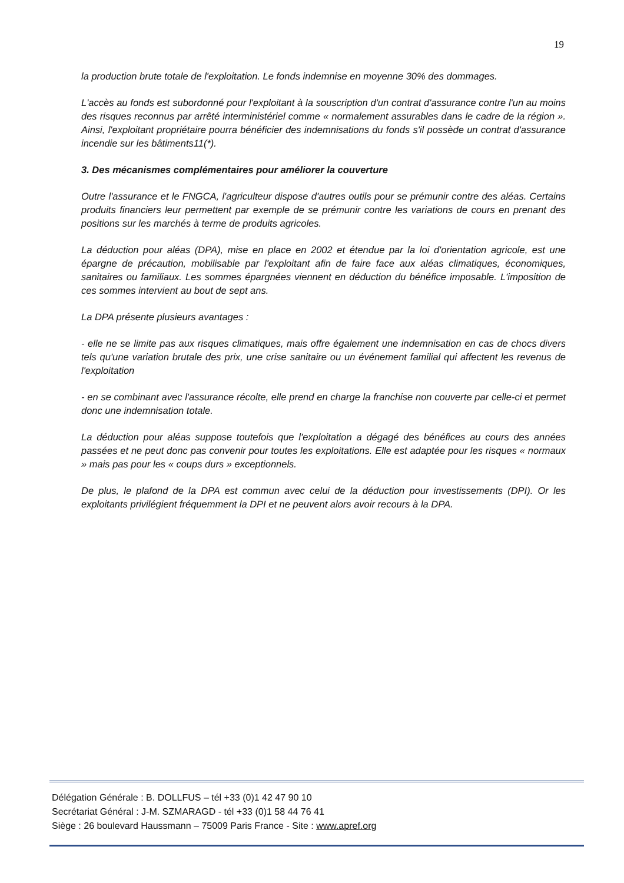19
la production brute totale de l'exploitation. Le fonds indemnise en moyenne 30% des dommages.
L'accès au fonds est subordonné pour l'exploitant à la souscription d'un contrat d'assurance contre l'un au moins des risques reconnus par arrêté interministériel comme « normalement assurables dans le cadre de la région ». Ainsi, l'exploitant propriétaire pourra bénéficier des indemnisations du fonds s'il possède un contrat d'assurance incendie sur les bâtiments11(*).
3. Des mécanismes complémentaires pour améliorer la couverture
Outre l'assurance et le FNGCA, l'agriculteur dispose d'autres outils pour se prémunir contre des aléas. Certains produits financiers leur permettent par exemple de se prémunir contre les variations de cours en prenant des positions sur les marchés à terme de produits agricoles.
La déduction pour aléas (DPA), mise en place en 2002 et étendue par la loi d'orientation agricole, est une épargne de précaution, mobilisable par l'exploitant afin de faire face aux aléas climatiques, économiques, sanitaires ou familiaux. Les sommes épargnées viennent en déduction du bénéfice imposable. L'imposition de ces sommes intervient au bout de sept ans.
La DPA présente plusieurs avantages :
- elle ne se limite pas aux risques climatiques, mais offre également une indemnisation en cas de chocs divers tels qu'une variation brutale des prix, une crise sanitaire ou un événement familial qui affectent les revenus de l'exploitation
- en se combinant avec l'assurance récolte, elle prend en charge la franchise non couverte par celle-ci et permet donc une indemnisation totale.
La déduction pour aléas suppose toutefois que l'exploitation a dégagé des bénéfices au cours des années passées et ne peut donc pas convenir pour toutes les exploitations. Elle est adaptée pour les risques « normaux » mais pas pour les « coups durs » exceptionnels.
De plus, le plafond de la DPA est commun avec celui de la déduction pour investissements (DPI). Or les exploitants privilégient fréquemment la DPI et ne peuvent alors avoir recours à la DPA.
Délégation Générale : B. DOLLFUS – tél +33 (0)1 42 47 90 10
Secrétariat Général : J-M. SZMARAGD - tél +33 (0)1 58 44 76 41
Siège : 26 boulevard Haussmann – 75009 Paris France - Site : www.apref.org